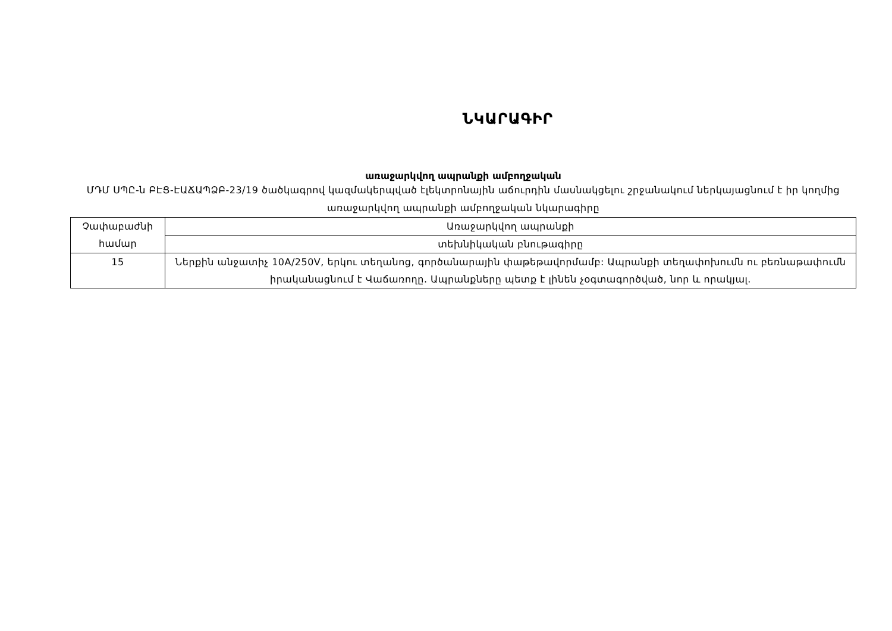ՆԿԱՐԱԳԻՐ
առաջարկվող ապրանքի ամբողջական
ՄԴՄ ՍՊԸ-ն ԲԷՑ-ԷԱՃԱՊՁԲ-23/19 ծածկագրով կազմակերպված էլեկտրոնային աճուրդին մասնակցելու շրջանակում ներկայացնում է իր կողմից առաջարկվող ապրանքի ամբողջական նկարագիրը
| Չափաբաժնի համար | Առաջարկվող ապրանքի |
| | տեխնիկական բնութագիրը |
| 15 | Ներքին անջատիչ 10A/250V, երկու տեղանոց, գործանարային փաթեթավորմամբ: Ապրանքի տեղափոխումն ու բեռնաթափումն իրականացնում է Վաճառողը. Ապրանքները պետք է լինեն չօգտագործված, նոր և որակյալ. |